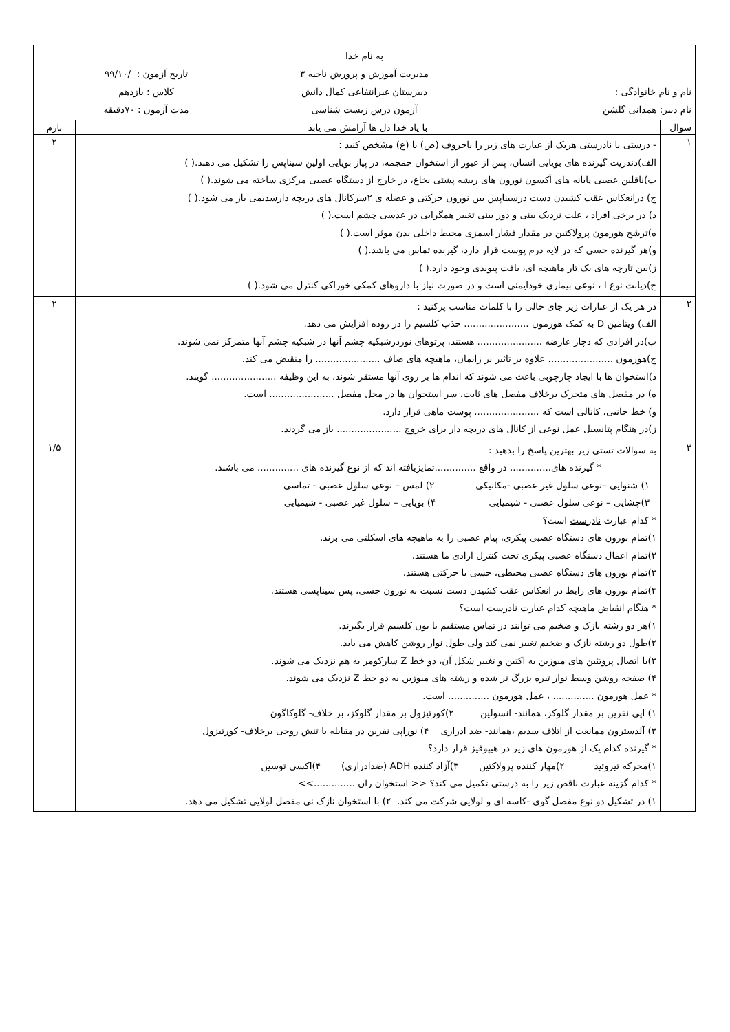| به نام خدا مدیریت آموزش و پرورش ناحیه ۳ تاریخ آزمون : /۹۹/۱۰ نام و نام خانوادگی : دبیرستان غیرانتفاعی کمال دانش کلاس : یازدهم نام دبیر: همدانی گلشن آزمون درس زیست شناسی مدت آزمون : ۷۰دقیقه | | |
| سوال | با یاد خدا دل ها آرامش می یابد | بارم |
| ۱ | - درستی یا نادرستی هریک از عبارت های زیر را باحروف (ص) یا (غ) مشخص کنید : الف)دندریت گیرنده های بویایی انسان، پس از عبور از استخوان جمجمه، در پیاز بویایی اولین سیناپس را تشکیل می دهند.( ) ب)ناقلین عصبی پایانه های آکسون نورون های ریشه پشتی نخاع، در خارج از دستگاه عصبی مرکزی ساخته می شوند.( ) ج) درانعکاس عقب کشیدن دست درسیناپس بین نورون حرکتی و عضله ی ۲سرکانال های دریچه دارسدیمی باز می شود.( ) د) در برخی افراد ، علت نزدیک بینی و دور بینی تغییر همگرایی در عدسی چشم است.( ) ه)ترشح هورمون پرولاکتین در مقدار فشار اسمزی محیط داخلی بدن موثر است.( ) و)هر گیرنده حسی که در لایه درم پوست قرار دارد، گیرنده تماس می باشد.( ) ز)بین تارچه های یک تار ماهیچه ای، بافت پیوندی وجود دارد.( ) ح)دیابت نوع I ، نوعی بیماری خودایمنی است و در صورت نیاز با داروهای کمکی خوراکی کنترل می شود.( ) | ۲ |
| ۲ | در هر یک از عبارات زیر جای خالی را با کلمات مناسب پرکنید : الف) ویتامین D به کمک هورمون ...................... حذب کلسیم را در روده افزایش می دهد. ب)در افرادی که دچار عارضه ...................... هستند، پرتوهای نوردرشبکیه چشم آنها در شبکیه چشم آنها متمرکز نمی شوند. ج)هورمون ...................... علاوه بر تاثیر بر زایمان، ماهیچه های صاف ...................... را منقبض می کند. د)استخوان ها با ایجاد چارچوبی باعث می شوند که اندام ها بر روی آنها مستقر شوند، به این وظیفه ...................... گویند. ه) در مفصل های متحرک برخلاف مفصل های ثابت، سر استخوان ها در محل مفصل ...................... است. و) خط جانبی، کانالی است که ...................... پوست ماهی قرار دارد. ز)در هنگام پتانسیل عمل نوعی از کانال های دریچه دار برای خروج ...................... باز می گردند. | ۲ |
| ۳ | به سوالات تستی زیر بهترین پاسخ را بدهید : * گیرنده های.............. در واقع ..............تمایزیافته اند که از نوع گیرنده های .............. می باشند. ۱) شنوایی –نوعی سلول غیر عصبی -مکانیکی ۲) لمس – نوعی سلول عصبی - تماسی ۳)چشایی – نوعی سلول عصبی - شیمیایی ۴) بویایی – سلول غیر عصبی - شیمیایی * کدام عبارت نادرست است؟ ۱)تمام نورون های دستگاه عصبی پیکری، پیام عصبی را به ماهیچه های اسکلتی می برند. ۲)تمام اعمال دستگاه عصبی پیکری تحت کنترل ارادی ما هستند. ۳)تمام نورون های دستگاه عصبی محیطی، حسی یا حرکتی هستند. ۴)تمام نورون های رابط در انعکاس عقب کشیدن دست نسبت به نورون حسی، پس سیناپسی هستند. * هنگام انقباض ماهیچه کدام عبارت نادرست است؟ ۱)هر دو رشته نازک و ضخیم می توانند در تماس مستقیم با یون کلسیم قرار بگیرند. ۲)طول دو رشته نازک و ضخیم تغییر نمی کند ولی طول نوار روشن کاهش می یابد. ۳)با اتصال پروتئین های میوزین به اکتین و تغییر شکل آن، دو خط Z سارکومر به هم نزدیک می شوند. ۴) صفحه روشن وسط نوار تیره بزرگ تر شده و رشته های میوزین به دو خط Z نزدیک می شوند. * عمل هورمون .............. ، عمل هورمون .............. است. ۱) اپی نفرین بر مقدار گلوکز، همانند- انسولین ۲)کورتیزول بر مقدار گلوکز، بر خلاف- گلوکاگون ۳) آلدسترون ممانعت از اتلاف سدیم ،همانند- ضد ادراری ۴) نوراپی نفرین در مقابله با تنش روحی برخلاف- کورتیزول * گیرنده کدام یک از هورمون های زیر در هیپوفیز قرار دارد؟ ۱)محرکه تیروئید ۲)مهار کننده پرولاکتین ۳)آزاد کننده ADH (ضدادراری) ۴)اکسی توسین * کدام گزینه عبارت ناقص زیر را به درستی تکمیل می کند؟ << استخوان ران ..............>> ۱) در تشکیل دو نوع مفصل گوی -کاسه ای و لولایی شرکت می کند. ۲) با استخوان نازک نی مفصل لولایی تشکیل می دهد. | ۱/۵ |